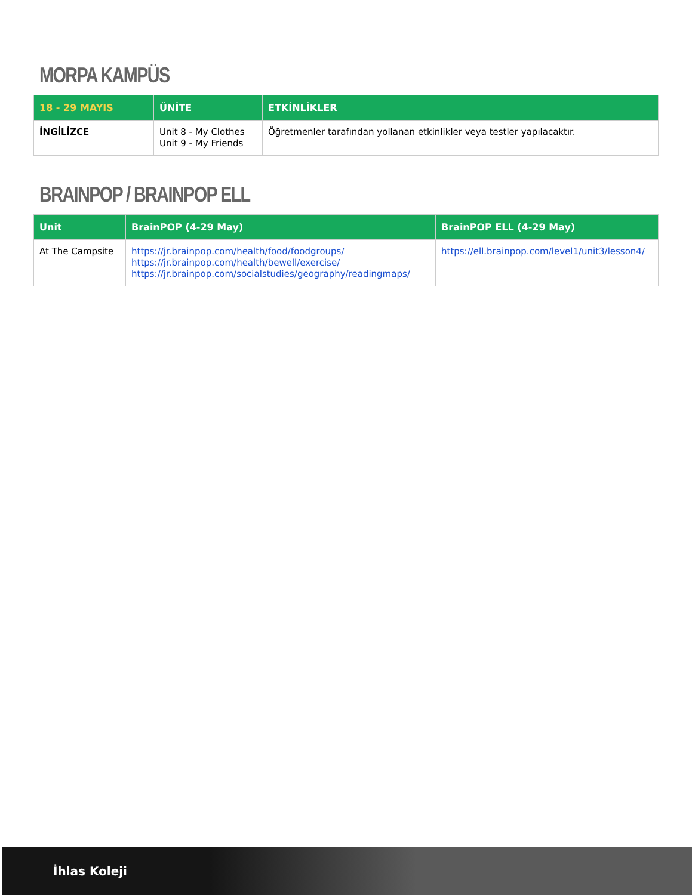MORPA KAMPÜS
| 18 - 29 MAYIS | ÜNİTE | ETKİNLİKLER |
| --- | --- | --- |
| İNGİLİZCE | Unit 8 - My Clothes Unit 9 - My Friends | Öğretmenler tarafından yollanan etkinlikler veya testler yapılacaktır. |
BRAINPOP / BRAINPOP ELL
| Unit | BrainPOP (4-29 May) | BrainPOP ELL (4-29 May) |
| --- | --- | --- |
| At The Campsite | https://jr.brainpop.com/health/food/foodgroups/ https://jr.brainpop.com/health/bewell/exercise/ https://jr.brainpop.com/socialstudies/geography/readingmaps/ | https://ell.brainpop.com/level1/unit3/lesson4/ |
İhlas Koleji